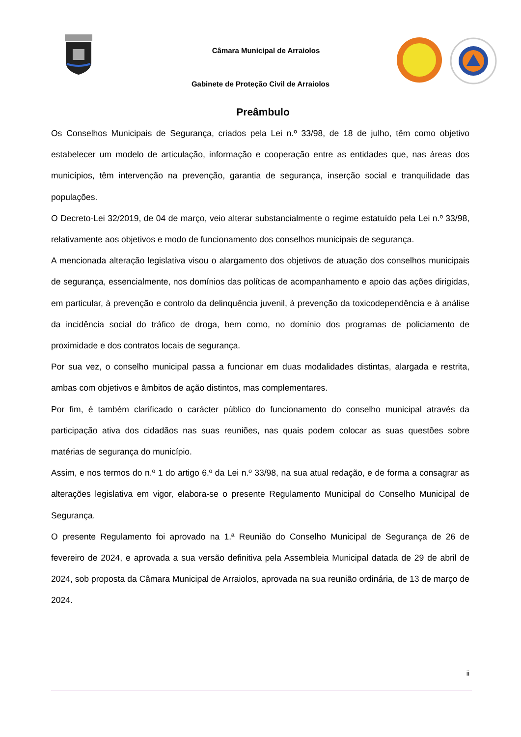Câmara Municipal de Arraiolos
Gabinete de Proteção Civil de Arraiolos
Preâmbulo
Os Conselhos Municipais de Segurança, criados pela Lei n.º 33/98, de 18 de julho, têm como objetivo estabelecer um modelo de articulação, informação e cooperação entre as entidades que, nas áreas dos municípios, têm intervenção na prevenção, garantia de segurança, inserção social e tranquilidade das populações.
O Decreto-Lei 32/2019, de 04 de março, veio alterar substancialmente o regime estatuído pela Lei n.º 33/98, relativamente aos objetivos e modo de funcionamento dos conselhos municipais de segurança.
A mencionada alteração legislativa visou o alargamento dos objetivos de atuação dos conselhos municipais de segurança, essencialmente, nos domínios das políticas de acompanhamento e apoio das ações dirigidas, em particular, à prevenção e controlo da delinquência juvenil, à prevenção da toxicodependência e à análise da incidência social do tráfico de droga, bem como, no domínio dos programas de policiamento de proximidade e dos contratos locais de segurança.
Por sua vez, o conselho municipal passa a funcionar em duas modalidades distintas, alargada e restrita, ambas com objetivos e âmbitos de ação distintos, mas complementares.
Por fim, é também clarificado o carácter público do funcionamento do conselho municipal através da participação ativa dos cidadãos nas suas reuniões, nas quais podem colocar as suas questões sobre matérias de segurança do município.
Assim, e nos termos do n.º 1 do artigo 6.º da Lei n.º 33/98, na sua atual redação, e de forma a consagrar as alterações legislativa em vigor, elabora-se o presente Regulamento Municipal do Conselho Municipal de Segurança.
O presente Regulamento foi aprovado na 1.ª Reunião do Conselho Municipal de Segurança de 26 de fevereiro de 2024, e aprovada a sua versão definitiva pela Assembleia Municipal datada de 29 de abril de 2024, sob proposta da Câmara Municipal de Arraiolos, aprovada na sua reunião ordinária, de 13 de março de 2024.
ii